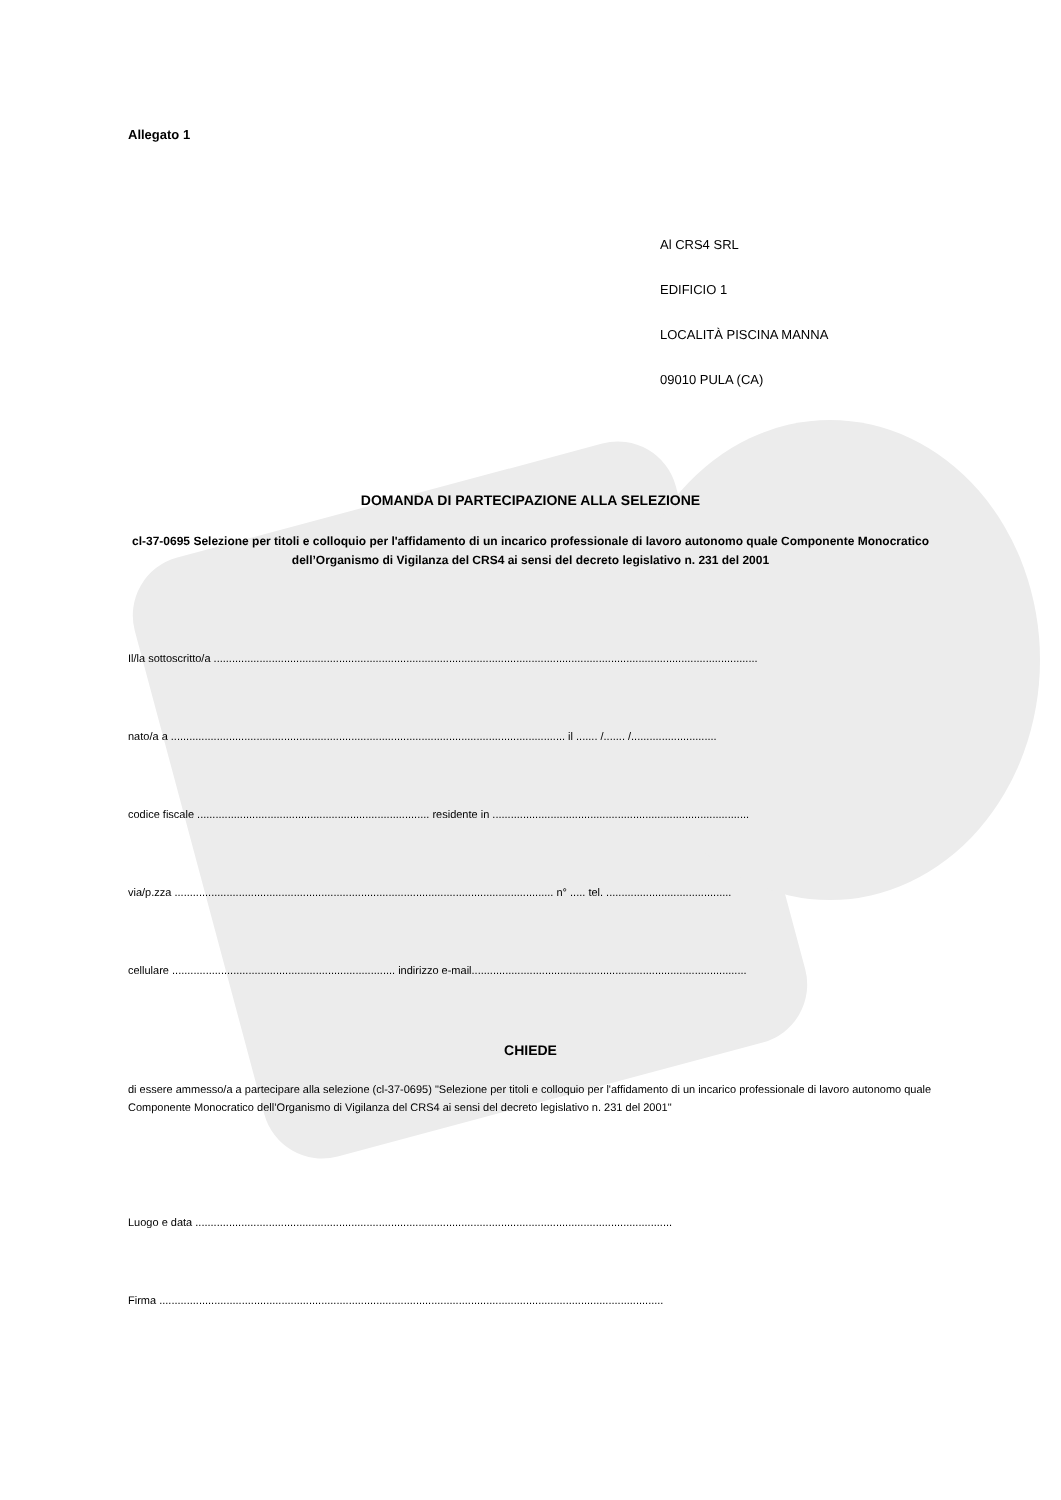Allegato 1
Al CRS4 SRL
EDIFICIO 1
LOCALITÀ PISCINA MANNA
09010 PULA (CA)
DOMANDA DI PARTECIPAZIONE ALLA SELEZIONE
cl-37-0695 Selezione per titoli e colloquio per l'affidamento di un incarico professionale di lavoro autonomo quale Componente Monocratico dell’Organismo di Vigilanza del CRS4 ai sensi del decreto legislativo n. 231 del 2001
Il/la sottoscritto/a ..................................................................................................................................................................................
nato/a a ................................................................................................................................. il ....... /....... /............................
codice fiscale ............................................................................ residente in ....................................................................................
via/p.zza ............................................................................................................................ n° ..... tel. .........................................
cellulare ......................................................................... indirizzo e-mail..........................................................................................
CHIEDE
di essere ammesso/a a partecipare alla selezione (cl-37-0695) "Selezione per titoli e colloquio per l'affidamento di un incarico professionale di lavoro autonomo quale Componente Monocratico dell’Organismo di Vigilanza del CRS4 ai sensi del decreto legislativo n. 231 del 2001"
Luogo e data ............................................................................................................................................................
Firma .....................................................................................................................................................................